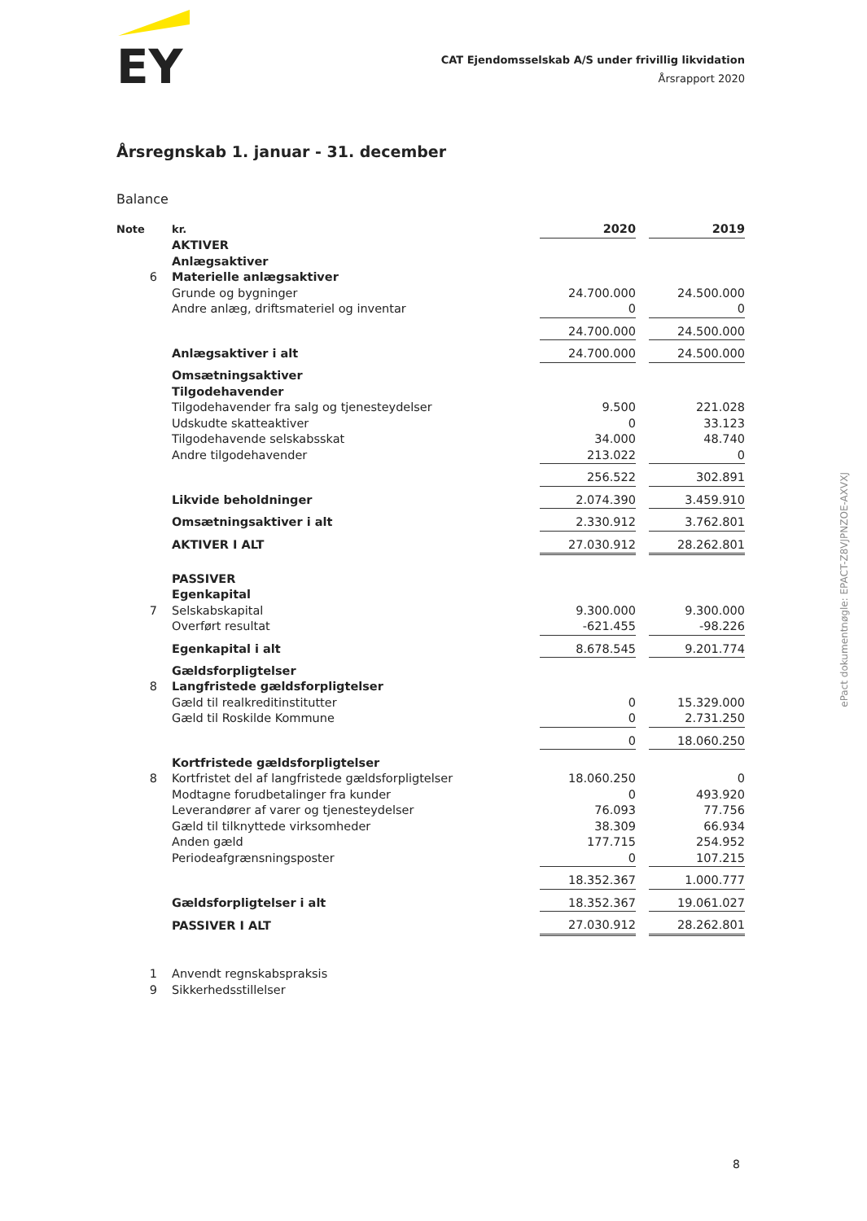EY
CAT Ejendomsselskab A/S under frivillig likvidation
Årsrapport 2020
Årsregnskab 1. januar - 31. december
Balance
| Note | kr. | 2020 | | 2019 |
| | AKTIVER | | | |
| | Anlægsaktiver | | | |
| 6 | Materielle anlægsaktiver | | | |
| | Grunde og bygninger | 24.700.000 | | 24.500.000 |
| | Andre anlæg, driftsmateriel og inventar | 0 | | 0 |
| | | 24.700.000 | | 24.500.000 |
| | Anlægsaktiver i alt | 24.700.000 | | 24.500.000 |
| | Omsætningsaktiver | | | |
| | Tilgodehavender | | | |
| | Tilgodehavender fra salg og tjenesteydelser | 9.500 | | 221.028 |
| | Udskudte skatteaktiver | 0 | | 33.123 |
| | Tilgodehavende selskabsskat | 34.000 | | 48.740 |
| | Andre tilgodehavender | 213.022 | | 0 |
| | | 256.522 | | 302.891 |
| | Likvide beholdninger | 2.074.390 | | 3.459.910 |
| | Omsætningsaktiver i alt | 2.330.912 | | 3.762.801 |
| | AKTIVER I ALT | 27.030.912 | | 28.262.801 |
| | PASSIVER | | | |
| | Egenkapital | | | |
| 7 | Selskabskapital | 9.300.000 | | 9.300.000 |
| | Overført resultat | -621.455 | | -98.226 |
| | Egenkapital i alt | 8.678.545 | | 9.201.774 |
| | Gældsforpligtelser | | | |
| 8 | Langfristede gældsforpligtelser | | | |
| | Gæld til realkreditinstitutter | 0 | | 15.329.000 |
| | Gæld til Roskilde Kommune | 0 | | 2.731.250 |
| | | 0 | | 18.060.250 |
| | Kortfristede gældsforpligtelser | | | |
| 8 | Kortfristet del af langfristede gældsforpligtelser | 18.060.250 | | 0 |
| | Modtagne forudbetalinger fra kunder | 0 | | 493.920 |
| | Leverandører af varer og tjenesteydelser | 76.093 | | 77.756 |
| | Gæld til tilknyttede virksomheder | 38.309 | | 66.934 |
| | Anden gæld | 177.715 | | 254.952 |
| | Periodeafgrænsningsposter | 0 | | 107.215 |
| | | 18.352.367 | | 1.000.777 |
| | Gældsforpligtelser i alt | 18.352.367 | | 19.061.027 |
| | PASSIVER I ALT | 27.030.912 | | 28.262.801 |
| 1 | Anvendt regnskabspraksis | | | |
| 9 | Sikkerhedsstillelser | | | |
ePact dokumentnøgle: EPACT-Z8VJPNZOE-AXVXJ
8